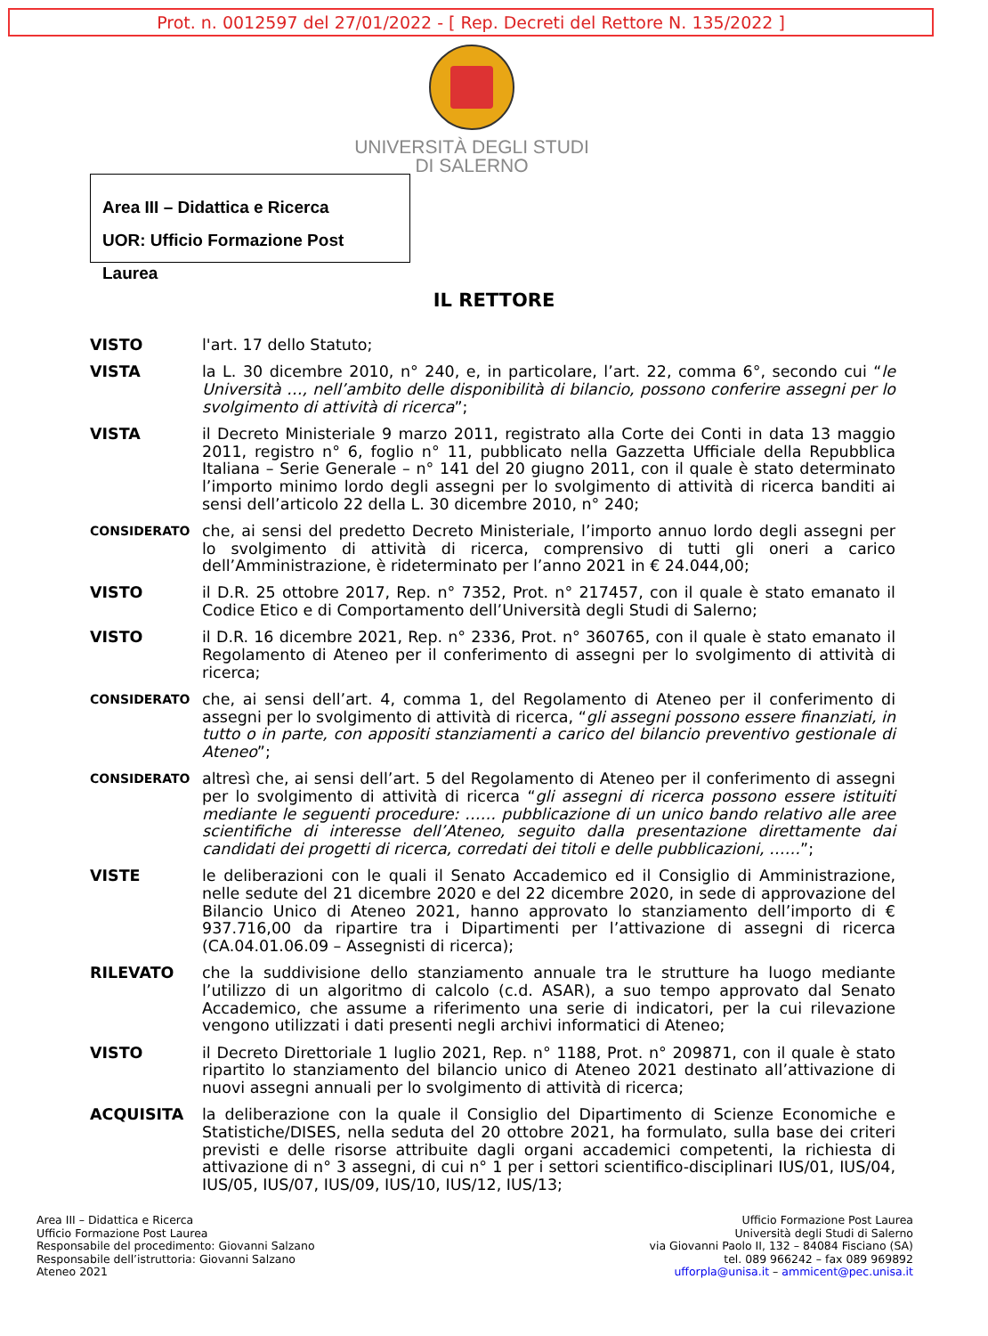Prot. n. 0012597 del 27/01/2022 - [ Rep. Decreti del Rettore N. 135/2022 ]
UNIVERSITÀ DEGLI STUDI
DI SALERNO
Area III – Didattica e Ricerca
UOR: Ufficio Formazione Post Laurea
IL RETTORE
VISTO l'art. 17 dello Statuto;
VISTA la L. 30 dicembre 2010, n° 240, e, in particolare, l’art. 22, comma 6°, secondo cui “le Università …, nell’ambito delle disponibilità di bilancio, possono conferire assegni per lo svolgimento di attività di ricerca”;
VISTA il Decreto Ministeriale 9 marzo 2011, registrato alla Corte dei Conti in data 13 maggio 2011, registro n° 6, foglio n° 11, pubblicato nella Gazzetta Ufficiale della Repubblica Italiana – Serie Generale – n° 141 del 20 giugno 2011, con il quale è stato determinato l’importo minimo lordo degli assegni per lo svolgimento di attività di ricerca banditi ai sensi dell’articolo 22 della L. 30 dicembre 2010, n° 240;
CONSIDERATO
che, ai sensi del predetto Decreto Ministeriale, l’importo annuo lordo degli assegni per lo svolgimento di attività di ricerca, comprensivo di tutti gli oneri a carico dell’Amministrazione, è rideterminato per l’anno 2021 in € 24.044,00;
VISTO il D.R. 25 ottobre 2017, Rep. n° 7352, Prot. n° 217457, con il quale è stato emanato il Codice Etico e di Comportamento dell’Università degli Studi di Salerno;
VISTO il D.R. 16 dicembre 2021, Rep. n° 2336, Prot. n° 360765, con il quale è stato emanato il Regolamento di Ateneo per il conferimento di assegni per lo svolgimento di attività di ricerca;
CONSIDERATO
che, ai sensi dell’art. 4, comma 1, del Regolamento di Ateneo per il conferimento di assegni per lo svolgimento di attività di ricerca, “gli assegni possono essere finanziati, in tutto o in parte, con appositi stanziamenti a carico del bilancio preventivo gestionale di Ateneo”;
CONSIDERATO
altresì che, ai sensi dell’art. 5 del Regolamento di Ateneo per il conferimento di assegni per lo svolgimento di attività di ricerca “gli assegni di ricerca possono essere istituiti mediante le seguenti procedure: …… pubblicazione di un unico bando relativo alle aree scientifiche di interesse dell’Ateneo, seguito dalla presentazione direttamente dai candidati dei progetti di ricerca, corredati dei titoli e delle pubblicazioni, ……”;
VISTE le deliberazioni con le quali il Senato Accademico ed il Consiglio di Amministrazione, nelle sedute del 21 dicembre 2020 e del 22 dicembre 2020, in sede di approvazione del Bilancio Unico di Ateneo 2021, hanno approvato lo stanziamento dell’importo di € 937.716,00 da ripartire tra i Dipartimenti per l’attivazione di assegni di ricerca (CA.04.01.06.09 – Assegnisti di ricerca);
RILEVATO che la suddivisione dello stanziamento annuale tra le strutture ha luogo mediante l’utilizzo di un algoritmo di calcolo (c.d. ASAR), a suo tempo approvato dal Senato Accademico, che assume a riferimento una serie di indicatori, per la cui rilevazione vengono utilizzati i dati presenti negli archivi informatici di Ateneo;
VISTO il Decreto Direttoriale 1 luglio 2021, Rep. n° 1188, Prot. n° 209871, con il quale è stato ripartito lo stanziamento del bilancio unico di Ateneo 2021 destinato all’attivazione di nuovi assegni annuali per lo svolgimento di attività di ricerca;
ACQUISITA la deliberazione con la quale il Consiglio del Dipartimento di Scienze Economiche e Statistiche/DISES, nella seduta del 20 ottobre 2021, ha formulato, sulla base dei criteri previsti e delle risorse attribuite dagli organi accademici competenti, la richiesta di attivazione di n° 3 assegni, di cui n° 1 per i settori scientifico-disciplinari IUS/01, IUS/04, IUS/05, IUS/07, IUS/09, IUS/10, IUS/12, IUS/13;
Area III – Didattica e Ricerca
Ufficio Formazione Post Laurea
Responsabile del procedimento: Giovanni Salzano
Responsabile dell’istruttoria: Giovanni Salzano
Ateneo 2021
Ufficio Formazione Post Laurea
Università degli Studi di Salerno
via Giovanni Paolo II, 132 – 84084 Fisciano (SA)
tel. 089 966242 – fax 089 969892
ufforpla@unisa.it – ammicent@pec.unisa.it